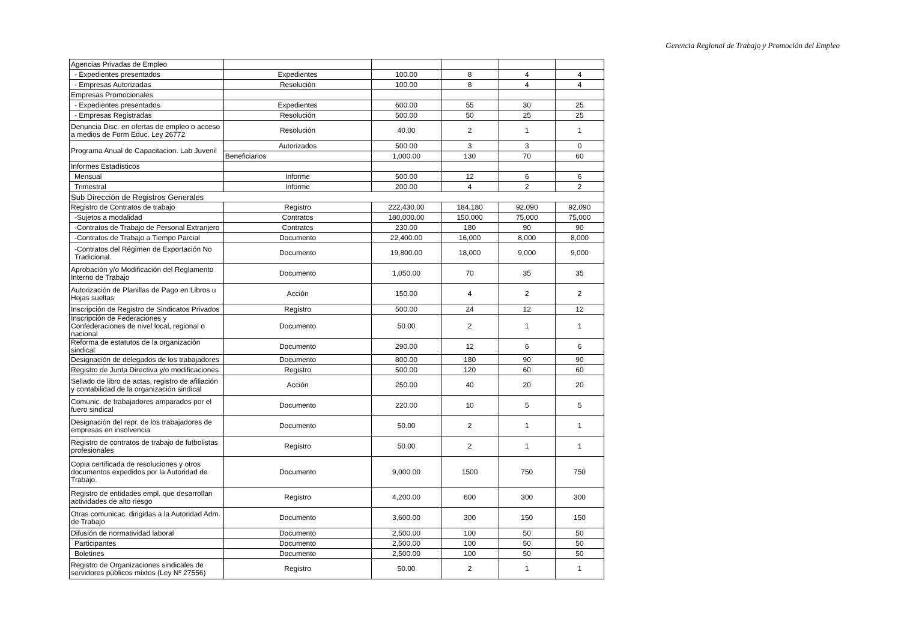Gerencia Regional de Trabajo y Promoción del Empleo
| Agencias Privadas de Empleo | | | | | |
| - Expedientes presentados | Expedientes | 100.00 | 8 | 4 | 4 |
| - Empresas Autorizadas | Resolución | 100.00 | 8 | 4 | 4 |
| Empresas Promocionales | | | | | |
| - Expedientes presentados | Expedientes | 600.00 | 55 | 30 | 25 |
| - Empresas Registradas | Resolución | 500.00 | 50 | 25 | 25 |
| Denuncia Disc. en ofertas de empleo o acceso a medios de Form Educ. Ley 26772 | Resolución | 40.00 | 2 | 1 | 1 |
| Programa Anual de Capacitacion. Lab Juvenil | Autorizados | 500.00 | 3 | 3 | 0 |
| | Beneficiarios | 1,000.00 | 130 | 70 | 60 |
| Informes Estadísticos | | | | | |
| Mensual | Informe | 500.00 | 12 | 6 | 6 |
| Trimestral | Informe | 200.00 | 4 | 2 | 2 |
| Sub Dirección de Registros Generales | | | | | |
| Registro de Contratos de trabajo | Registro | 222,430.00 | 184,180 | 92,090 | 92,090 |
| -Sujetos a modalidad | Contratos | 180,000.00 | 150,000 | 75,000 | 75,000 |
| -Contratos de Trabajo de Personal Extranjero | Contratos | 230.00 | 180 | 90 | 90 |
| -Contratos de Trabajo a Tiempo Parcial | Documento | 22,400.00 | 16,000 | 8,000 | 8,000 |
| -Contratos del Régimen de Exportación No Tradicional. | Documento | 19,800.00 | 18,000 | 9,000 | 9,000 |
| Aprobación y/o Modificación del Reglamento Interno de Trabajo | Documento | 1,050.00 | 70 | 35 | 35 |
| Autorización de Planillas de Pago en Libros u Hojas sueltas | Acción | 150.00 | 4 | 2 | 2 |
| Inscripción de Registro de Sindicatos Privados | Registro | 500.00 | 24 | 12 | 12 |
| Inscripción de Federaciones y Confederaciones de nivel local, regional o nacional | Documento | 50.00 | 2 | 1 | 1 |
| Reforma de estatutos de la organización sindical | Documento | 290.00 | 12 | 6 | 6 |
| Designación de delegados de los trabajadores | Documento | 800.00 | 180 | 90 | 90 |
| Registro de Junta Directiva y/o modificaciones | Registro | 500.00 | 120 | 60 | 60 |
| Sellado de libro de actas, registro de afiliación y contabilidad de la organización sindical | Acción | 250.00 | 40 | 20 | 20 |
| Comunic. de trabajadores amparados por el fuero sindical | Documento | 220.00 | 10 | 5 | 5 |
| Designación del repr. de los trabajadores de empresas en insolvencia | Documento | 50.00 | 2 | 1 | 1 |
| Registro de contratos de trabajo de futbolistas profesionales | Registro | 50.00 | 2 | 1 | 1 |
| Copia certificada de resoluciones y otros documentos expedidos por la Autoridad de Trabajo. | Documento | 9,000.00 | 1500 | 750 | 750 |
| Registro de entidades empl. que desarrollan actividades de alto riesgo | Registro | 4,200.00 | 600 | 300 | 300 |
| Otras comunicac. dirigidas a la Autoridad Adm. de Trabajo | Documento | 3,600.00 | 300 | 150 | 150 |
| Difusión de normatividad laboral | Documento | 2,500.00 | 100 | 50 | 50 |
| Participantes | Documento | 2,500.00 | 100 | 50 | 50 |
| Boletines | Documento | 2,500.00 | 100 | 50 | 50 |
| Registro de Organizaciones sindicales de servidores públicos mixtos (Ley Nº 27556) | Registro | 50.00 | 2 | 1 | 1 |